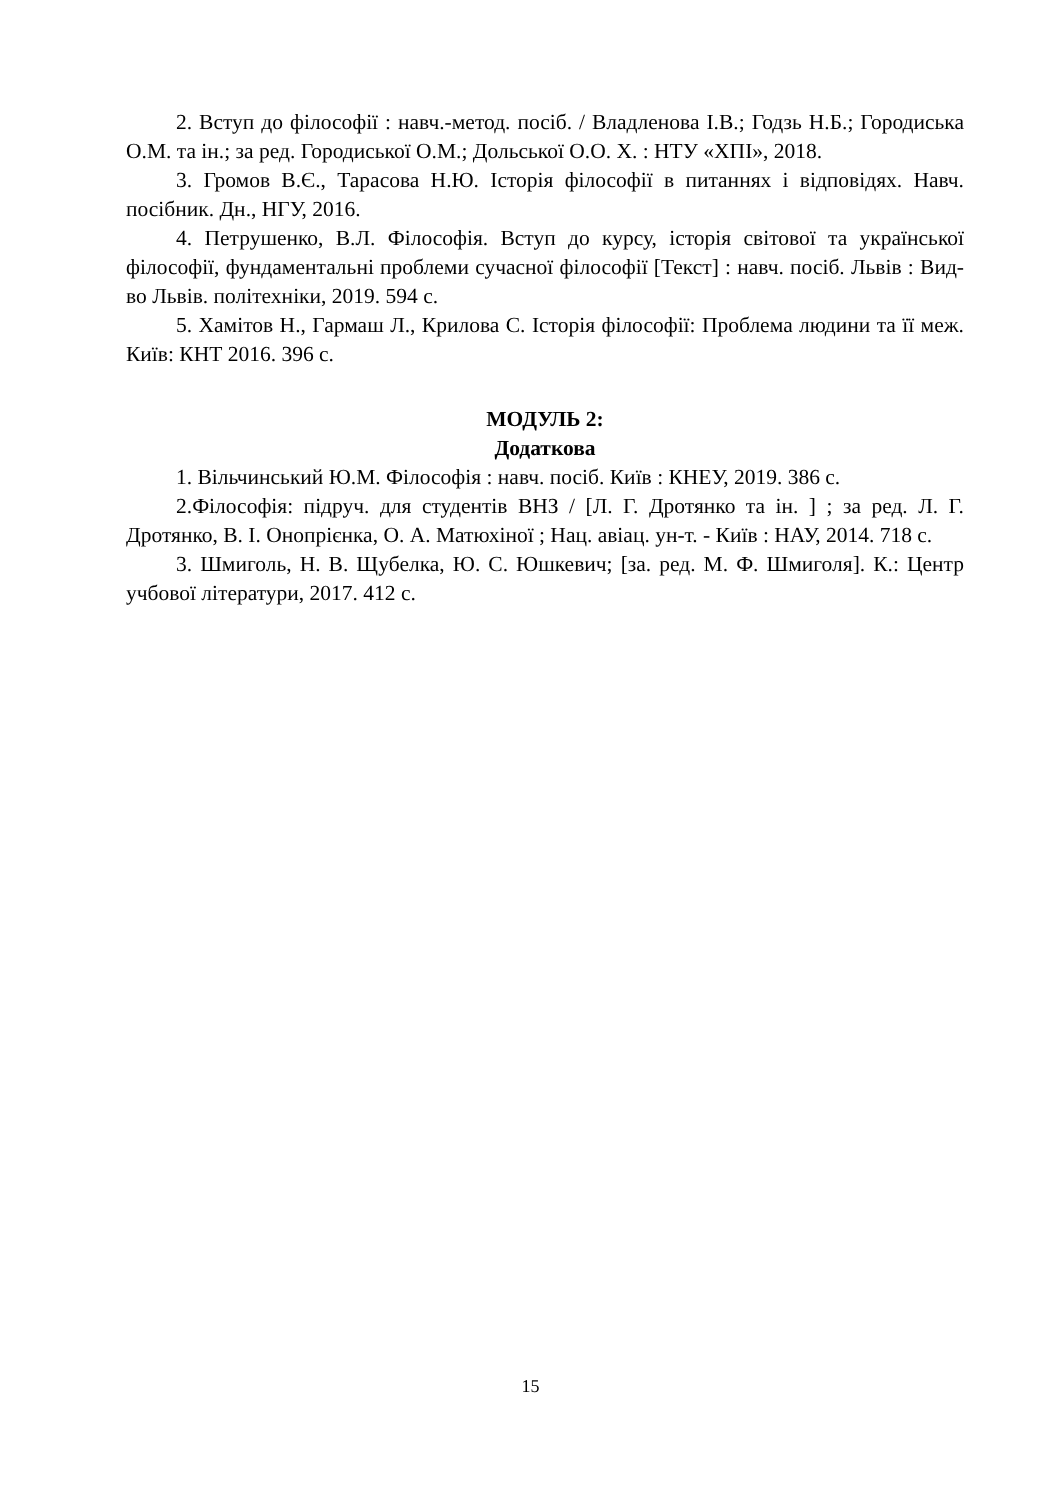2. Вступ до філософії : навч.-метод. посіб. / Владленова І.В.; Годзь Н.Б.; Городиська О.М. та ін.; за ред. Городиської О.М.; Дольської О.О. Х. : НТУ «ХПІ», 2018.
3. Громов В.Є., Тарасова Н.Ю. Історія філософії в питаннях і відповідях. Навч. посібник. Дн., НГУ, 2016.
4. Петрушенко, В.Л. Філософія. Вступ до курсу, історія світової та української філософії, фундаментальні проблеми сучасної філософії [Текст] : навч. посіб. Львів : Вид-во Львів. політехніки, 2019. 594 с.
5. Хамітов Н., Гармаш Л., Крилова С. Історія філософії: Проблема людини та її меж. Київ: КНТ 2016. 396 с.
МОДУЛЬ 2:
Додаткова
1. Вільчинський Ю.М. Філософія : навч. посіб. Київ : КНЕУ, 2019. 386 с.
2.Філософія: підруч. для студентів ВНЗ / [Л. Г. Дротянко та ін. ] ; за ред. Л. Г. Дротянко, В. І. Онопрієнка, О. А. Матюхіної ; Нац. авіац. ун-т. - Київ : НАУ, 2014. 718 с.
3. Шмиголь, Н. В. Щубелка, Ю. С. Юшкевич; [за. ред. М. Ф. Шмиголя]. К.: Центр учбової літератури, 2017. 412 с.
15